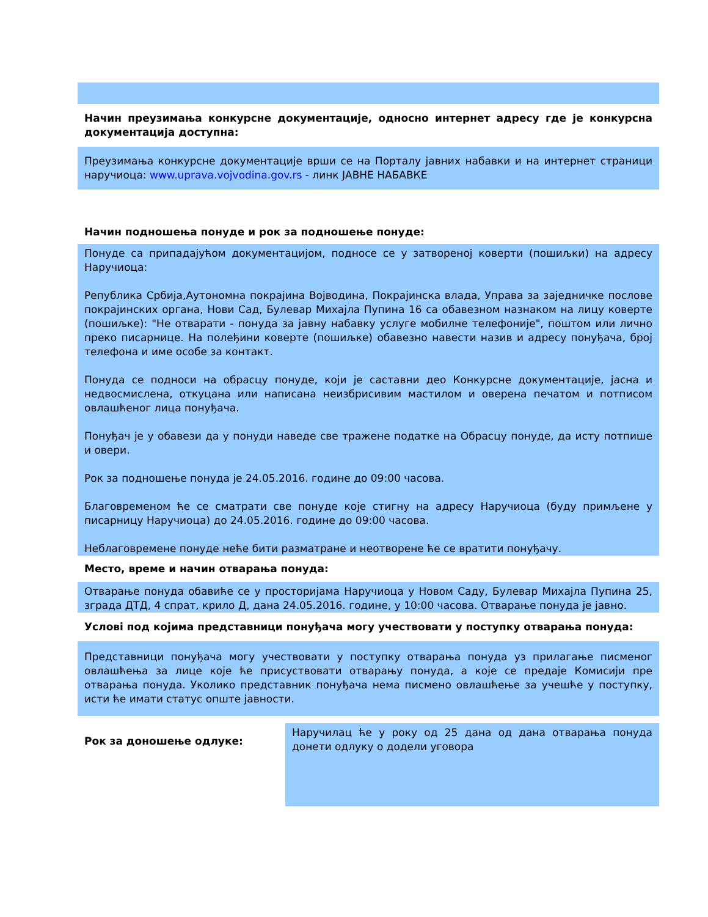Начин преузимања конкурсне документације, односно интернет адресу где је конкурсна документација доступна:
Преузимања конкурсне документације врши се на Порталу јавних набавки и на интернет страници наручиоца: www.uprava.vojvodina.gov.rs - линк ЈАВНЕ НАБАВКЕ
Начин подношења понуде и рок за подношење понуде:
Понуде са припадајућом документацијом, подносе се у затвореној коверти (пошиљки) на адресу Наручиоца:
Република Србија,Аутономна покрајина Војводина, Покрајинска влада, Управа за заједничке послове покрајинских органа, Нови Сад, Булевар Михајла Пупина 16 са обавезном назнаком на лицу коверте (пошиљке): "Не отварати - понуда за јавну набавку услуге мобилне телефоније", поштом или лично преко писарнице. На полеђини коверте (пошиљке) обавезно навести назив и адресу понуђача, број телефона и име особе за контакт.
Понуда се подноси на обрасцу понуде, који је саставни део Конкурсне документације, јасна и недвосмислена, откуцана или написана неизбрисивим мастилом и оверена печатом и потписом овлашћеног лица понуђача.
Понуђач је у обавези да у понуди наведе све тражене податке на Обрасцу понуде, да исту потпише и овери.
Рок за подношење понуда је 24.05.2016. године до 09:00 часова.
Благовременом ће се сматрати све понуде које стигну на адресу Наручиоца (буду примљене у писарницу Наручиоца) до 24.05.2016. године до 09:00 часова.
Неблаговремене понуде неће бити разматране и неотворене ће се вратити понуђачу.
Место, време и начин отварања понуда:
Отварање понуда обавиће се у просторијама Наручиоца у Новом Саду, Булевар Михајла Пупина 25, зграда ДТД, 4 спрат, крило Д, дана 24.05.2016. године, у 10:00 часова. Отварање понуда је јавно.
Условi под којима представници понуђача могу учествовати у поступку отварања понуда:
Представници понуђача могу учествовати у поступку отварања понуда уз прилагање писменог овлашћења за лице које ће присуствовати отварању понуда, а које се предаје Комисији пре отварања понуда. Уколико представник понуђача нема писмено овлашћење за учешће у поступку, исти ће имати статус опште јавности.
Рок за доношење одлуке:
Наручилац ће у року од 25 дана од дана отварања понуда донети одлуку о додели уговора